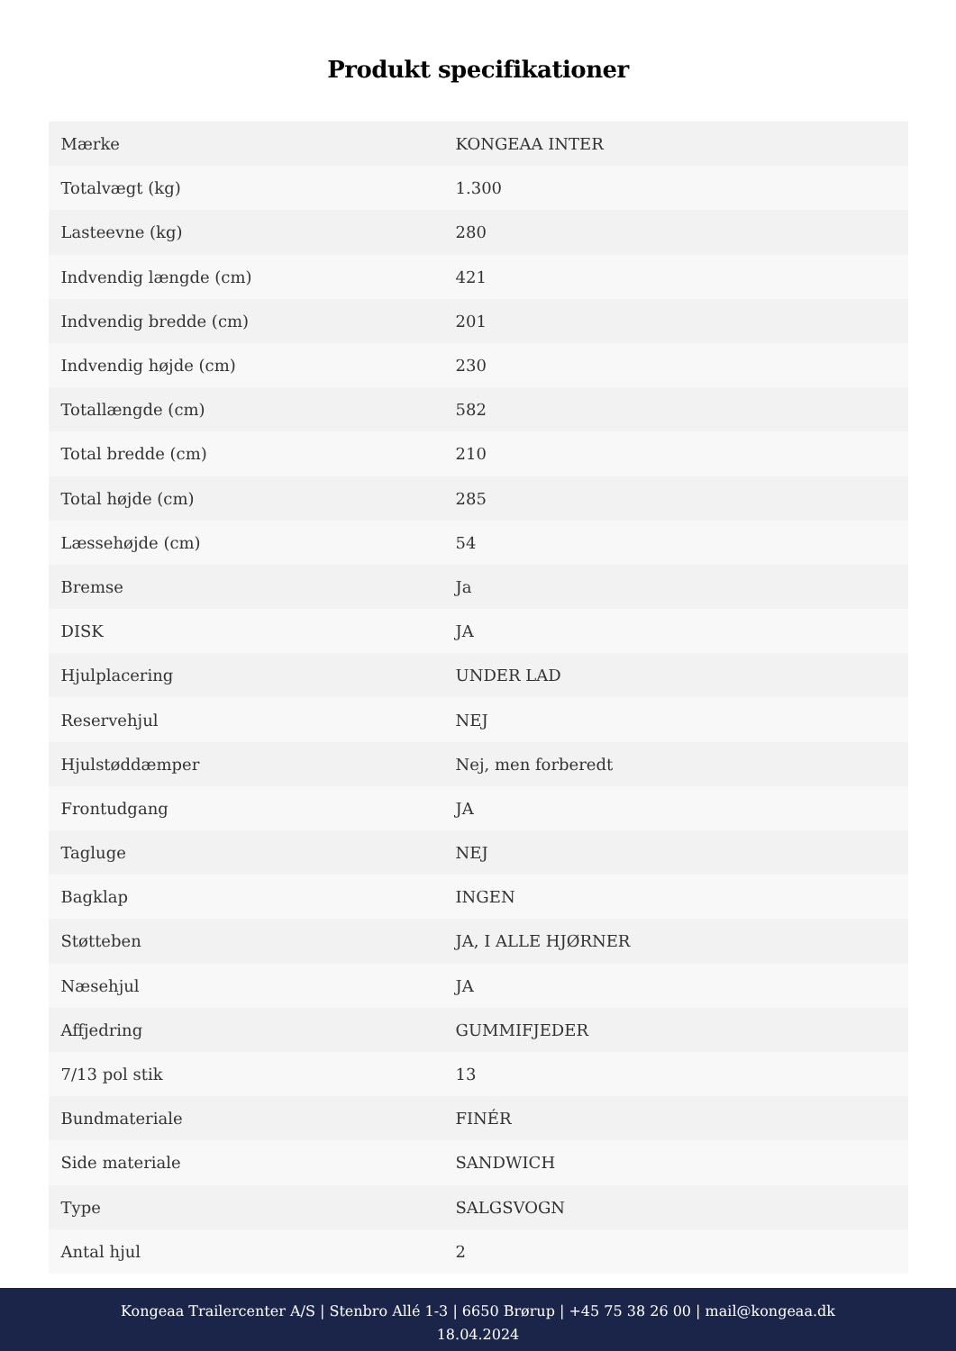Produkt specifikationer
| Mærke | KONGEAA INTER |
| Totalvægt (kg) | 1.300 |
| Lasteevne (kg) | 280 |
| Indvendig længde (cm) | 421 |
| Indvendig bredde (cm) | 201 |
| Indvendig højde (cm) | 230 |
| Totallængde (cm) | 582 |
| Total bredde (cm) | 210 |
| Total højde (cm) | 285 |
| Læssehøjde (cm) | 54 |
| Bremse | Ja |
| DISK | JA |
| Hjulplacering | UNDER LAD |
| Reservehjul | NEJ |
| Hjulstøddæmper | Nej, men forberedt |
| Frontudgang | JA |
| Tagluge | NEJ |
| Bagklap | INGEN |
| Støtteben | JA, I ALLE HJØRNER |
| Næsehjul | JA |
| Affjedring | GUMMIFJEDER |
| 7/13 pol stik | 13 |
| Bundmateriale | FINÉR |
| Side materiale | SANDWICH |
| Type | SALGSVOGN |
| Antal hjul | 2 |
Kongeaa Trailercenter A/S | Stenbro Allé 1-3 | 6650 Brørup | +45 75 38 26 00 | mail@kongeaa.dk
18.04.2024